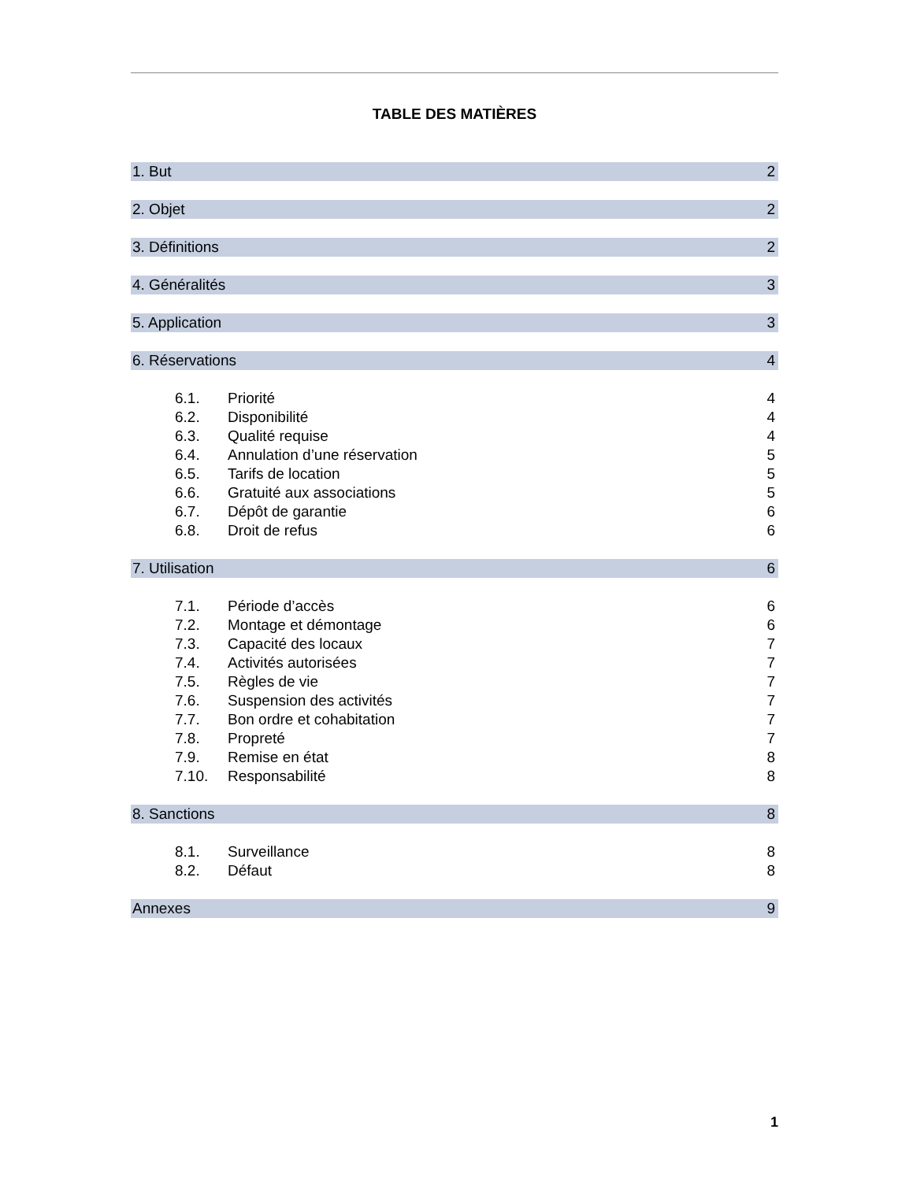TABLE DES MATIÈRES
1. But 2
2. Objet 2
3. Définitions 2
4. Généralités 3
5. Application 3
6. Réservations 4
6.1. Priorité 4
6.2. Disponibilité 4
6.3. Qualité requise 4
6.4. Annulation d’une réservation 5
6.5. Tarifs de location 5
6.6. Gratuité aux associations 5
6.7. Dépôt de garantie 6
6.8. Droit de refus 6
7. Utilisation 6
7.1. Période d’accès 6
7.2. Montage et démontage 6
7.3. Capacité des locaux 7
7.4. Activités autorisées 7
7.5. Règles de vie 7
7.6. Suspension des activités 7
7.7. Bon ordre et cohabitation 7
7.8. Propreté 7
7.9. Remise en état 8
7.10. Responsabilité 8
8. Sanctions 8
8.1. Surveillance 8
8.2. Défaut 8
Annexes 9
1